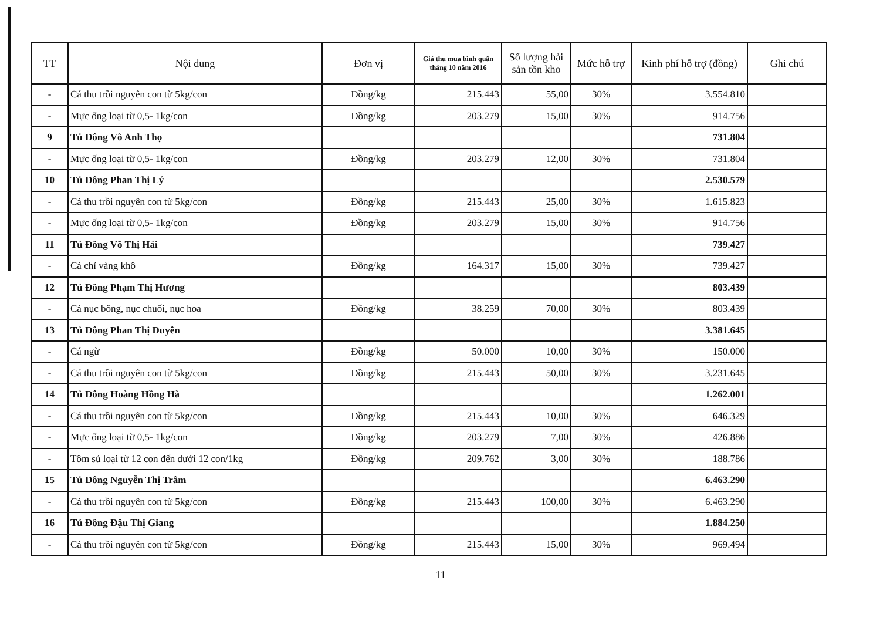| TT | Nội dung | Đơn vị | Giá thu mua bình quân tháng 10 năm 2016 | Số lượng hải sản tồn kho | Mức hỗ trợ | Kinh phí hỗ trợ (đồng) | Ghi chú |
| --- | --- | --- | --- | --- | --- | --- | --- |
| - | Cá thu trồi nguyên con từ 5kg/con | Đồng/kg | 215.443 | 55,00 | 30% | 3.554.810 | |
| - | Mực ống loại từ 0,5- 1kg/con | Đồng/kg | 203.279 | 15,00 | 30% | 914.756 | |
| 9 | Tủ Đông Võ Anh Thọ | | | | | 731.804 | |
| - | Mực ống loại từ 0,5- 1kg/con | Đồng/kg | 203.279 | 12,00 | 30% | 731.804 | |
| 10 | Tủ Đông Phan Thị Lý | | | | | 2.530.579 | |
| - | Cá thu trồi nguyên con từ 5kg/con | Đồng/kg | 215.443 | 25,00 | 30% | 1.615.823 | |
| - | Mực ống loại từ 0,5- 1kg/con | Đồng/kg | 203.279 | 15,00 | 30% | 914.756 | |
| 11 | Tủ Đông Võ Thị Hải | | | | | 739.427 | |
| - | Cá chỉ vàng khô | Đồng/kg | 164.317 | 15,00 | 30% | 739.427 | |
| 12 | Tủ Đông Phạm Thị Hương | | | | | 803.439 | |
| - | Cá nục bông, nục chuối, nục hoa | Đồng/kg | 38.259 | 70,00 | 30% | 803.439 | |
| 13 | Tủ Đông Phan Thị Duyên | | | | | 3.381.645 | |
| - | Cá ngừ | Đồng/kg | 50.000 | 10,00 | 30% | 150.000 | |
| - | Cá thu trồi nguyên con từ 5kg/con | Đồng/kg | 215.443 | 50,00 | 30% | 3.231.645 | |
| 14 | Tủ Đông Hoàng Hồng Hà | | | | | 1.262.001 | |
| - | Cá thu trồi nguyên con từ 5kg/con | Đồng/kg | 215.443 | 10,00 | 30% | 646.329 | |
| - | Mực ống loại từ 0,5- 1kg/con | Đồng/kg | 203.279 | 7,00 | 30% | 426.886 | |
| - | Tôm sú loại từ 12 con đến dưới 12 con/1kg | Đồng/kg | 209.762 | 3,00 | 30% | 188.786 | |
| 15 | Tủ Đông Nguyễn Thị Trâm | | | | | 6.463.290 | |
| - | Cá thu trồi nguyên con từ 5kg/con | Đồng/kg | 215.443 | 100,00 | 30% | 6.463.290 | |
| 16 | Tủ Đông Đậu Thị Giang | | | | | 1.884.250 | |
| - | Cá thu trồi nguyên con từ 5kg/con | Đồng/kg | 215.443 | 15,00 | 30% | 969.494 | |
11